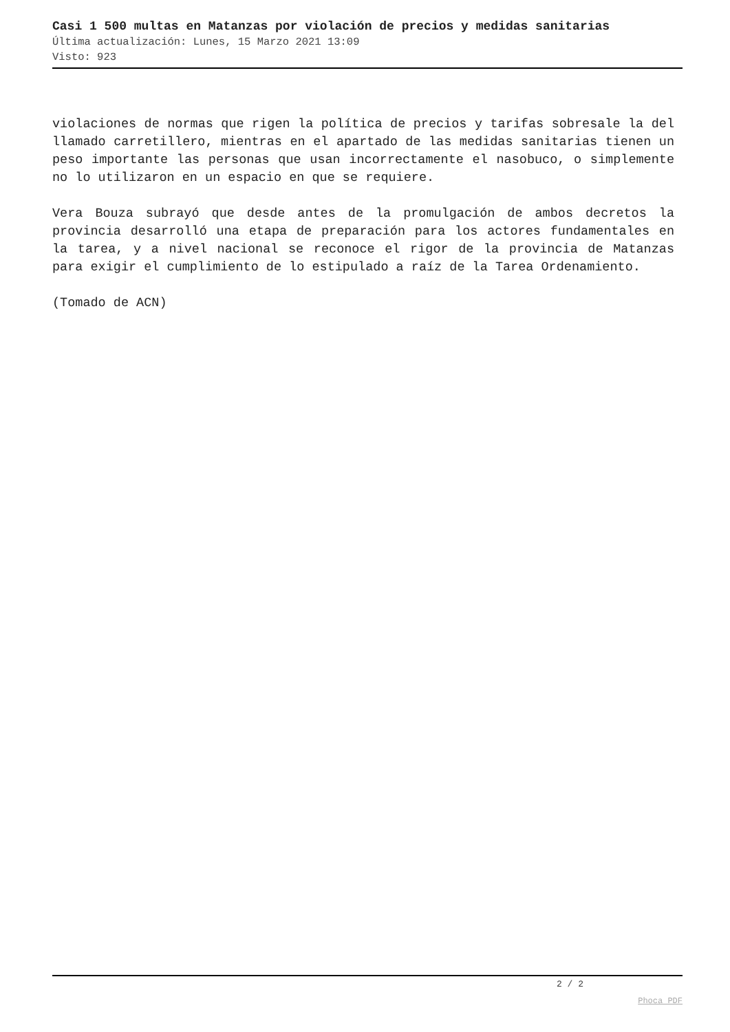Casi 1 500 multas en Matanzas por violación de precios y medidas sanitarias
Última actualización: Lunes, 15 Marzo 2021 13:09
Visto: 923
violaciones de normas que rigen la política de precios y tarifas sobresale la del llamado carretillero, mientras en el apartado de las medidas sanitarias tienen un peso importante las personas que usan incorrectamente el nasobuco, o simplemente no lo utilizaron en un espacio en que se requiere.
Vera Bouza subrayó que desde antes de la promulgación de ambos decretos la provincia desarrolló una etapa de preparación para los actores fundamentales en la tarea, y a nivel nacional se reconoce el rigor de la provincia de Matanzas para exigir el cumplimiento de lo estipulado a raíz de la Tarea Ordenamiento.
(Tomado de ACN)
2 / 2
Phoca PDF